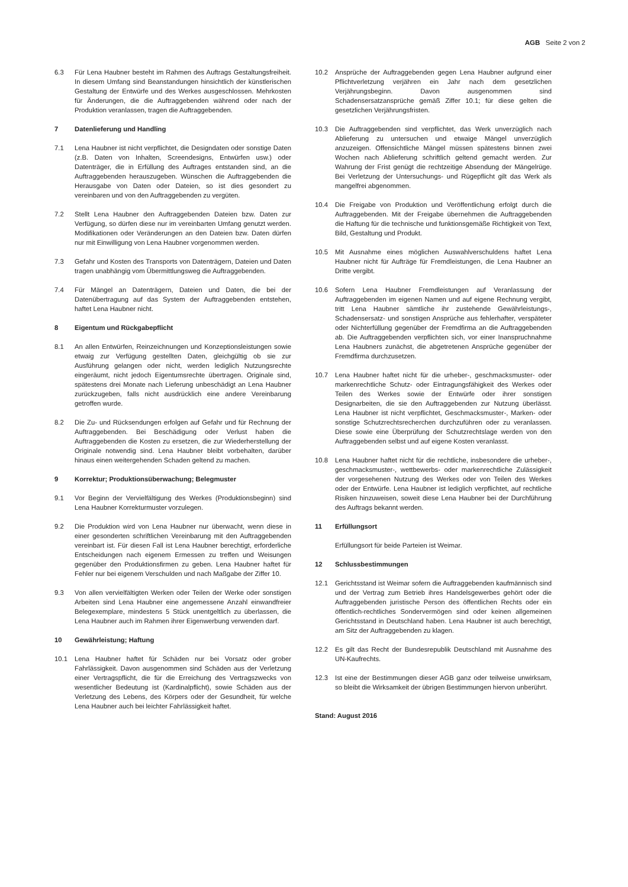AGB Seite 2 von 2
6.3 Für Lena Haubner besteht im Rahmen des Auftrags Gestaltungsfreiheit. In diesem Umfang sind Beanstandungen hinsichtlich der künstlerischen Gestaltung der Entwürfe und des Werkes ausgeschlossen. Mehrkosten für Änderungen, die die Auftraggebenden während oder nach der Produktion veranlassen, tragen die Auftraggebenden.
7 Datenlieferung und Handling
7.1 Lena Haubner ist nicht verpflichtet, die Designdaten oder sonstige Daten (z.B. Daten von Inhalten, Screendesigns, Entwürfen usw.) oder Datenträger, die in Erfüllung des Auftrages entstanden sind, an die Auftraggebenden herauszugeben. Wünschen die Auftraggebenden die Herausgabe von Daten oder Dateien, so ist dies gesondert zu vereinbaren und von den Auftraggebenden zu vergüten.
7.2 Stellt Lena Haubner den Auftraggebenden Dateien bzw. Daten zur Verfügung, so dürfen diese nur im vereinbarten Umfang genutzt werden. Modifikationen oder Veränderungen an den Dateien bzw. Daten dürfen nur mit Einwilligung von Lena Haubner vorgenommen werden.
7.3 Gefahr und Kosten des Transports von Datenträgern, Dateien und Daten tragen unabhängig vom Übermittlungsweg die Auftraggebenden.
7.4 Für Mängel an Datenträgern, Dateien und Daten, die bei der Datenübertragung auf das System der Auftraggebenden entstehen, haftet Lena Haubner nicht.
8 Eigentum und Rückgabepflicht
8.1 An allen Entwürfen, Reinzeichnungen und Konzeptionsleistungen sowie etwaig zur Verfügung gestellten Daten, gleichgültig ob sie zur Ausführung gelangen oder nicht, werden lediglich Nutzungsrechte eingeräumt, nicht jedoch Eigentumsrechte übertragen. Originale sind, spätestens drei Monate nach Lieferung unbeschädigt an Lena Haubner zurückzugeben, falls nicht ausdrücklich eine andere Vereinbarung getroffen wurde.
8.2 Die Zu- und Rücksendungen erfolgen auf Gefahr und für Rechnung der Auftraggebenden. Bei Beschädigung oder Verlust haben die Auftraggebenden die Kosten zu ersetzen, die zur Wiederherstellung der Originale notwendig sind. Lena Haubner bleibt vorbehalten, darüber hinaus einen weitergehenden Schaden geltend zu machen.
9 Korrektur; Produktionsüberwachung; Belegmuster
9.1 Vor Beginn der Vervielfältigung des Werkes (Produktionsbeginn) sind Lena Haubner Korrekturmuster vorzulegen.
9.2 Die Produktion wird von Lena Haubner nur überwacht, wenn diese in einer gesonderten schriftlichen Vereinbarung mit den Auftraggebenden vereinbart ist. Für diesen Fall ist Lena Haubner berechtigt, erforderliche Entscheidungen nach eigenem Ermessen zu treffen und Weisungen gegenüber den Produktionsfirmen zu geben. Lena Haubner haftet für Fehler nur bei eigenem Verschulden und nach Maßgabe der Ziffer 10.
9.3 Von allen vervielfältigten Werken oder Teilen der Werke oder sonstigen Arbeiten sind Lena Haubner eine angemessene Anzahl einwandfreier Belegexemplare, mindestens 5 Stück unentgeltlich zu überlassen, die Lena Haubner auch im Rahmen ihrer Eigenwerbung verwenden darf.
10 Gewährleistung; Haftung
10.1 Lena Haubner haftet für Schäden nur bei Vorsatz oder grober Fahrlässigkeit. Davon ausgenommen sind Schäden aus der Verletzung einer Vertragspflicht, die für die Erreichung des Vertragszwecks von wesentlicher Bedeutung ist (Kardinalpflicht), sowie Schäden aus der Verletzung des Lebens, des Körpers oder der Gesundheit, für welche Lena Haubner auch bei leichter Fahrlässigkeit haftet.
10.2 Ansprüche der Auftraggebenden gegen Lena Haubner aufgrund einer Pflichtverletzung verjähren ein Jahr nach dem gesetzlichen Verjährungsbeginn. Davon ausgenommen sind Schadensersatzansprüche gemäß Ziffer 10.1; für diese gelten die gesetzlichen Verjährungsfristen.
10.3 Die Auftraggebenden sind verpflichtet, das Werk unverzüglich nach Ablieferung zu untersuchen und etwaige Mängel unverzüglich anzuzeigen. Offensichtliche Mängel müssen spätestens binnen zwei Wochen nach Ablieferung schriftlich geltend gemacht werden. Zur Wahrung der Frist genügt die rechtzeitige Absendung der Mängelrüge. Bei Verletzung der Untersuchungs- und Rügepflicht gilt das Werk als mangelfrei abgenommen.
10.4 Die Freigabe von Produktion und Veröffentlichung erfolgt durch die Auftraggebenden. Mit der Freigabe übernehmen die Auftraggebenden die Haftung für die technische und funktionsgemäße Richtigkeit von Text, Bild, Gestaltung und Produkt.
10.5 Mit Ausnahme eines möglichen Auswahlverschuldens haftet Lena Haubner nicht für Aufträge für Fremdleistungen, die Lena Haubner an Dritte vergibt.
10.6 Sofern Lena Haubner Fremdleistungen auf Veranlassung der Auftraggebenden im eigenen Namen und auf eigene Rechnung vergibt, tritt Lena Haubner sämtliche ihr zustehende Gewährleistungs-, Schadensersatz- und sonstigen Ansprüche aus fehlerhafter, verspäteter oder Nichterfüllung gegenüber der Fremdfirma an die Auftraggebenden ab. Die Auftraggebenden verpflichten sich, vor einer Inanspruchnahme Lena Haubners zunächst, die abgetretenen Ansprüche gegenüber der Fremdfirma durchzusetzen.
10.7 Lena Haubner haftet nicht für die urheber-, geschmacksmuster- oder markenrechtliche Schutz- oder Eintragungsfähigkeit des Werkes oder Teilen des Werkes sowie der Entwürfe oder ihrer sonstigen Designarbeiten, die sie den Auftraggebenden zur Nutzung überlässt. Lena Haubner ist nicht verpflichtet, Geschmacksmuster-, Marken- oder sonstige Schutzrechtsrecherchen durchzuführen oder zu veranlassen. Diese sowie eine Überprüfung der Schutzrechtslage werden von den Auftraggebenden selbst und auf eigene Kosten veranlasst.
10.8 Lena Haubner haftet nicht für die rechtliche, insbesondere die urheber-, geschmacksmuster-, wettbewerbs- oder markenrechtliche Zulässigkeit der vorgesehenen Nutzung des Werkes oder von Teilen des Werkes oder der Entwürfe. Lena Haubner ist lediglich verpflichtet, auf rechtliche Risiken hinzuweisen, soweit diese Lena Haubner bei der Durchführung des Auftrags bekannt werden.
11 Erfüllungsort
Erfüllungsort für beide Parteien ist Weimar.
12 Schlussbestimmungen
12.1 Gerichtsstand ist Weimar sofern die Auftraggebenden kaufmännisch sind und der Vertrag zum Betrieb ihres Handelsgewerbes gehört oder die Auftraggebenden juristische Person des öffentlichen Rechts oder ein öffentlich-rechtliches Sondervermögen sind oder keinen allgemeinen Gerichtsstand in Deutschland haben. Lena Haubner ist auch berechtigt, am Sitz der Auftraggebenden zu klagen.
12.2 Es gilt das Recht der Bundesrepublik Deutschland mit Ausnahme des UN-Kaufrechts.
12.3 Ist eine der Bestimmungen dieser AGB ganz oder teilweise unwirksam, so bleibt die Wirksamkeit der übrigen Bestimmungen hiervon unberührt.
Stand: August 2016